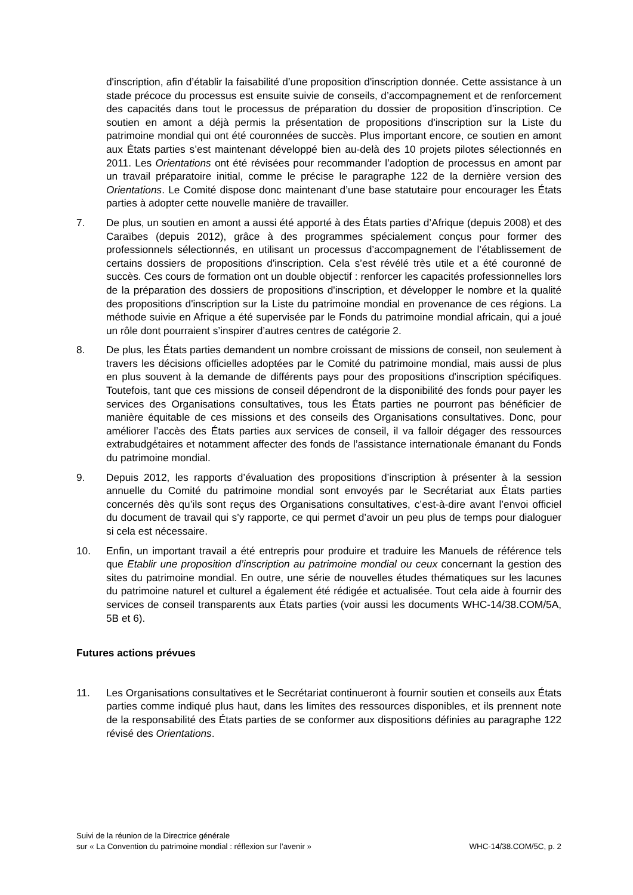d'inscription, afin d’établir la faisabilité d’une proposition d'inscription donnée. Cette assistance à un stade précoce du processus est ensuite suivie de conseils, d’accompagnement et de renforcement des capacités dans tout le processus de préparation du dossier de proposition d’inscription. Ce soutien en amont a déjà permis la présentation de propositions d'inscription sur la Liste du patrimoine mondial qui ont été couronnées de succès. Plus important encore, ce soutien en amont aux États parties s’est maintenant développé bien au-delà des 10 projets pilotes sélectionnés en 2011. Les Orientations ont été révisées pour recommander l’adoption de processus en amont par un travail préparatoire initial, comme le précise le paragraphe 122 de la dernière version des Orientations. Le Comité dispose donc maintenant d’une base statutaire pour encourager les États parties à adopter cette nouvelle manière de travailler.
7. De plus, un soutien en amont a aussi été apporté à des États parties d’Afrique (depuis 2008) et des Caraïbes (depuis 2012), grâce à des programmes spécialement conçus pour former des professionnels sélectionnés, en utilisant un processus d’accompagnement de l’établissement de certains dossiers de propositions d'inscription. Cela s’est révélé très utile et a été couronné de succès. Ces cours de formation ont un double objectif : renforcer les capacités professionnelles lors de la préparation des dossiers de propositions d'inscription, et développer le nombre et la qualité des propositions d'inscription sur la Liste du patrimoine mondial en provenance de ces régions. La méthode suivie en Afrique a été supervisée par le Fonds du patrimoine mondial africain, qui a joué un rôle dont pourraient s’inspirer d’autres centres de catégorie 2.
8. De plus, les États parties demandent un nombre croissant de missions de conseil, non seulement à travers les décisions officielles adoptées par le Comité du patrimoine mondial, mais aussi de plus en plus souvent à la demande de différents pays pour des propositions d'inscription spécifiques. Toutefois, tant que ces missions de conseil dépendront de la disponibilité des fonds pour payer les services des Organisations consultatives, tous les États parties ne pourront pas bénéficier de manière équitable de ces missions et des conseils des Organisations consultatives. Donc, pour améliorer l’accès des États parties aux services de conseil, il va falloir dégager des ressources extrabudgétaires et notamment affecter des fonds de l’assistance internationale émanant du Fonds du patrimoine mondial.
9. Depuis 2012, les rapports d’évaluation des propositions d’inscription à présenter à la session annuelle du Comité du patrimoine mondial sont envoyés par le Secrétariat aux États parties concernés dès qu’ils sont reçus des Organisations consultatives, c’est-à-dire avant l’envoi officiel du document de travail qui s’y rapporte, ce qui permet d’avoir un peu plus de temps pour dialoguer si cela est nécessaire.
10. Enfin, un important travail a été entrepris pour produire et traduire les Manuels de référence tels que Etablir une proposition d’inscription au patrimoine mondial ou ceux concernant la gestion des sites du patrimoine mondial. En outre, une série de nouvelles études thématiques sur les lacunes du patrimoine naturel et culturel a également été rédigée et actualisée. Tout cela aide à fournir des services de conseil transparents aux États parties (voir aussi les documents WHC-14/38.COM/5A, 5B et 6).
Futures actions prévues
11. Les Organisations consultatives et le Secrétariat continueront à fournir soutien et conseils aux États parties comme indiqué plus haut, dans les limites des ressources disponibles, et ils prennent note de la responsabilité des États parties de se conformer aux dispositions définies au paragraphe 122 révisé des Orientations.
Suivi de la réunion de la Directrice générale
sur « La Convention du patrimoine mondial : réflexion sur l’avenir »
WHC-14/38.COM/5C, p. 2